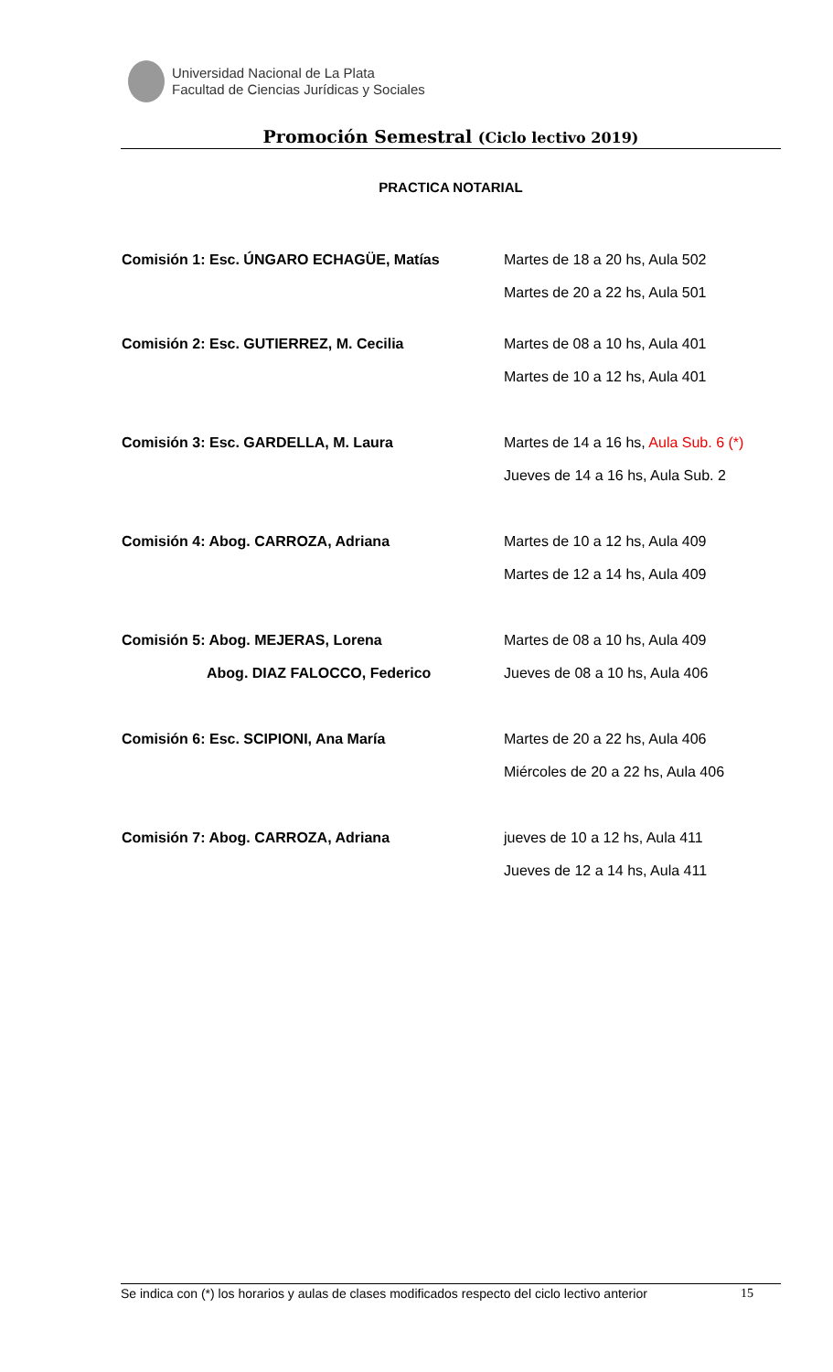Universidad Nacional de La Plata
Facultad de Ciencias Jurídicas y Sociales
Promoción Semestral (Ciclo lectivo 2019)
PRACTICA NOTARIAL
Comisión 1: Esc. ÚNGARO ECHAGÜE, Matías Martes de 18 a 20 hs, Aula 502
Martes de 20 a 22 hs, Aula 501
Comisión 2: Esc. GUTIERREZ, M. Cecilia Martes de 08 a 10 hs, Aula 401
Martes de 10 a 12 hs, Aula 401
Comisión 3: Esc. GARDELLA, M. Laura Martes de 14 a 16 hs, Aula Sub. 6 (*)
Jueves de 14 a 16 hs, Aula Sub. 2
Comisión 4: Abog. CARROZA, Adriana Martes de 10 a 12 hs, Aula 409
Martes de 12 a 14 hs, Aula 409
Comisión 5: Abog. MEJERAS, Lorena Martes de 08 a 10 hs, Aula 409
Abog. DIAZ FALOCCO, Federico Jueves de 08 a 10 hs, Aula 406
Comisión 6: Esc. SCIPIONI, Ana María Martes de 20 a 22 hs, Aula 406
Miércoles de 20 a 22 hs, Aula 406
Comisión 7: Abog. CARROZA, Adriana jueves de 10 a 12 hs, Aula 411
Jueves de 12 a 14 hs, Aula 411
Se indica con (*) los horarios y aulas de clases modificados respecto del ciclo lectivo anterior 15